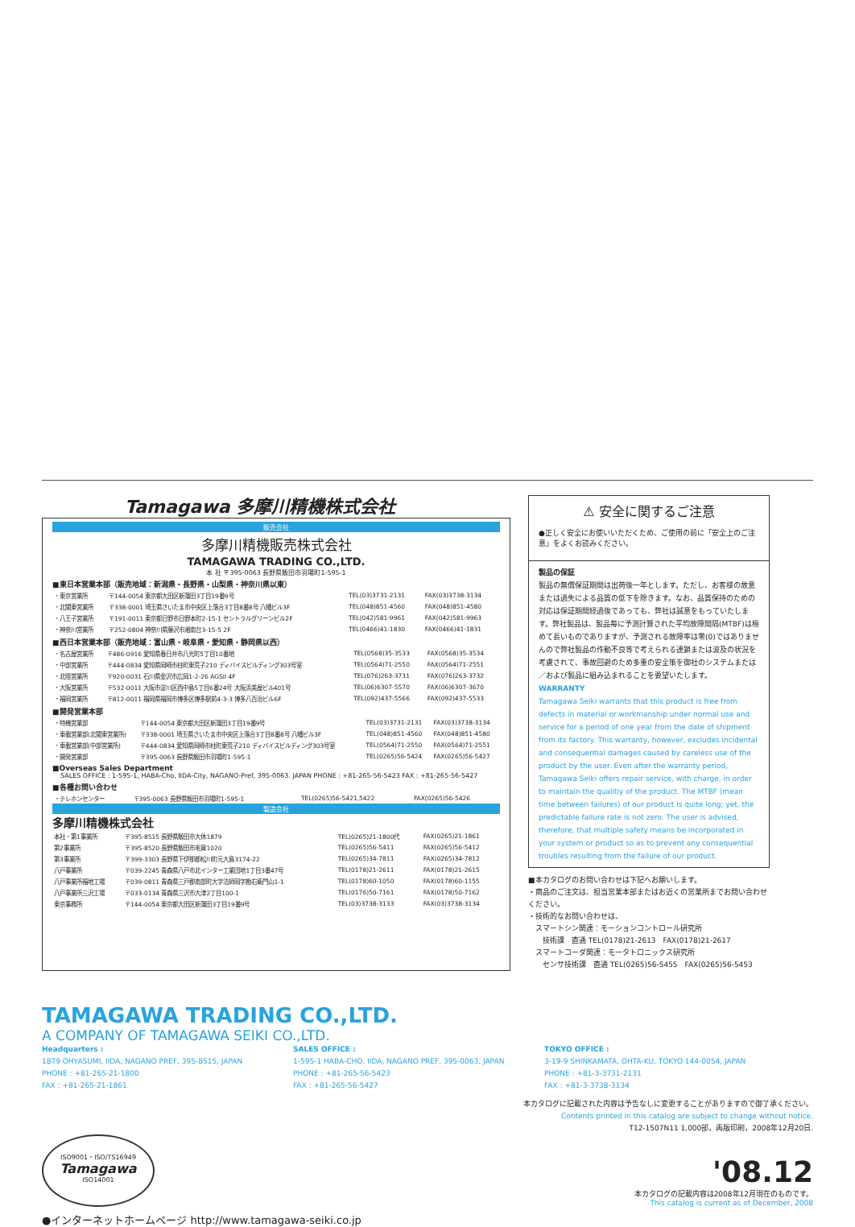Tamagawa 多摩川精機株式会社
販売会社
多摩川精機販売株式会社
TAMAGAWA TRADING CO.,LTD.
本 社 〒395-0063 長野県飯田市羽場町1-595-1
■東日本営業本部（販売地域：新潟県・長野県・山梨県・神奈川県以東）
| ・東京営業所 | 〒144-0054 東京都大田区新蒲田3丁目19番9号 | TEL(03)3731-2131 | FAX(03)3738-3134 |
| ・北関東営業所 | 〒338-0001 埼玉県さいたま市中央区上落合3丁目8番8号 八幡ビル3F | TEL(048)851-4560 | FAX(048)851-4580 |
| ・八王子営業所 | 〒191-0011 東京都日野市日野本町2-15-1 セントラルグリーンビル2F | TEL(042)581-9961 | FAX(042)581-9963 |
| ・神奈川営業所 | 〒252-0804 神奈川県藤沢市湘南台3-15-5 2F | TEL(0466)41-1830 | FAX(0466)41-1831 |
■西日本営業本部（販売地域：富山県・岐阜県・愛知県・静岡県以西）
| ・名古屋営業所 | 〒486-0916 愛知県春日井市八光町5丁目10番地 | TEL(0568)35-3533 | FAX(0568)35-3534 |
| ・中部営業所 | 〒444-0834 愛知県岡崎市柱町東荒子210 ディバイスビルディング303号室 | TEL(0564)71-2550 | FAX(0564)71-2551 |
| ・北陸営業所 | 〒920-0031 石川県金沢市広岡1-2-26 AGSII 4F | TEL(076)263-3731 | FAX(076)263-3732 |
| ・大阪営業所 | 〒532-0011 大阪市淀川区西中島5丁目6番24号 大阪浜美屋ビル401号 | TEL(06)6307-5570 | FAX(06)6307-3670 |
| ・福岡営業所 | 〒812-0011 福岡県福岡市博多区博多駅前4-3-3 博多八百治ビル6F | TEL(092)437-5566 | FAX(092)437-5533 |
■開発営業本部
| ・特機営業部 | 〒144-0054 東京都大田区新蒲田3丁目19番9号 | TEL(03)3731-2131 | FAX(03)3738-3134 |
| ・車載営業部(北関東営業所) | 〒338-0001 埼玉県さいたま市中央区上落合3丁目8番8号 八幡ビル3F | TEL(048)851-4560 | FAX(048)851-4580 |
| ・車載営業部(中部営業所) | 〒444-0834 愛知県岡崎市柱町東荒子210 ディバイスビルディング303号室 | TEL(0564)71-2550 | FAX(0564)71-2551 |
| ・開発営業部 | 〒395-0063 長野県飯田市羽場町1-595-1 | TEL(0265)56-5424 | FAX(0265)56-5427 |
■Overseas Sales Department
SALES OFFICE : 1-595-1, HABA-Cho, IIDA-City, NAGANO-Pref, 395-0063. JAPAN PHONE : +81-265-56-5423 FAX : +81-265-56-5427
■各種お問い合わせ
| ・テレホンセンター | 〒395-0063 長野県飯田市羽場町1-595-1 | TEL(0265)56-5421,5422 | FAX(0265)56-5426 |
製造会社
多摩川精機株式会社
| 本社・第1事業所 | 〒395-8515 長野県飯田市大休1879 | TEL(0265)21-1800代 | FAX(0265)21-1861 |
| 第2事業所 | 〒395-8520 長野県飯田市毛賀1020 | TEL(0265)56-5411 | FAX(0265)56-5412 |
| 第3事業所 | 〒399-3303 長野県下伊那郡松川町元大島3174-22 | TEL(0265)34-7811 | FAX(0265)34-7812 |
| 八戸事業所 | 〒039-2245 青森県八戸市北インター工業団地1丁目3番47号 | TEL(0178)21-2611 | FAX(0178)21-2615 |
| 八戸事業所福地工場 | 〒039-0811 青森県三戸郡南部町大字法師岡字勘右衛門山1-1 | TEL(0178)60-1050 | FAX(0178)60-1155 |
| 八戸事業所三沢工場 | 〒033-0134 青森県三沢市大津2丁目100-1 | TEL(0176)50-7161 | FAX(0178)50-7162 |
| 東京事務所 | 〒144-0054 東京都大田区新蒲田3丁目19番9号 | TEL(03)3738-3133 | FAX(03)3738-3134 |
⚠ 安全に関するご注意
●正しく安全にお使いいただくため、ご使用の前に「安全上のご注意」をよくお読みください。
製品の保証
製品の無償保証期間は出荷後一年とします。ただし、お客様の故意または過失による品質の低下を除きます。なお、品質保持のための対応は保証期間経過後であっても、弊社は誠意をもっていたします。弊社製品は、製品毎に予測計算された平均故障間隔(MTBF)は極めて長いものでありますが、予測される故障率は零(0)ではありませんので弊社製品の作動不良等で考えられる連鎖または波及の状況を考慮されて、事故回避のため多重の安全策を御社のシステムまたは／および製品に組み込まれることを要望いたします。
WARRANTY
Tamagawa Seiki warrants that this product is free from defects in material or workmanship under normal use and service for a period of one year from the date of shipment from its factory. This warranty, however, excludes incidental and consequential damages caused by careless use of the product by the user. Even after the warranty period, Tamagawa Seiki offers repair service, with charge, in order to maintain the qualitiy of the product. The MTBF (mean time between failures) of our product is quite long; yet, the predictable failure rate is not zero. The user is advised, therefore, that multiple safety means be incorporated in your system or product so as to prevent any consequential troubles resulting from the failure of our product.
■本カタログのお問い合わせは下記へお願いします。
・商品のご注文は、担当営業本部またはお近くの営業所までお問い合わせください。
・技術的なお問い合わせは、
　スマートシン関連：モーションコントロール研究所
　　技術課　直通 TEL(0178)21-2613　FAX(0178)21-2617
　スマートコーダ関連：モータトロニックス研究所
　　センサ技術課　直通 TEL(0265)56-5455　FAX(0265)56-5453
TAMAGAWA TRADING CO.,LTD.
A COMPANY OF TAMAGAWA SEIKI CO.,LTD.
Headquarters :
1879 OHYASUMI, IIDA, NAGANO PREF, 395-8515, JAPAN
PHONE : +81-265-21-1800
FAX : +81-265-21-1861
SALES OFFICE :
1-595-1 HABA-CHO, IIDA, NAGANO PREF, 395-0063, JAPAN
PHONE : +81-265-56-5423
FAX : +81-265-56-5427
TOKYO OFFICE :
3-19-9 SHINKAMATA, OHTA-KU, TOKYO 144-0054, JAPAN
PHONE : +81-3-3731-2131
FAX : +81-3-3738-3134
本カタログに記載された内容は予告なしに変更することがありますので御了承ください。
Contents printed in this catalog are subject to change without notice.
T12-1507N11 1,000部，再版印刷，2008年12月20日.
ISO9001・ISO/TS16949
Tamagawa
ISO14001
'08.12
本カタログの記載内容は2008年12月現在のものです。
This catalog is current as of December, 2008
●インターネットホームページ http://www.tamagawa-seiki.co.jp